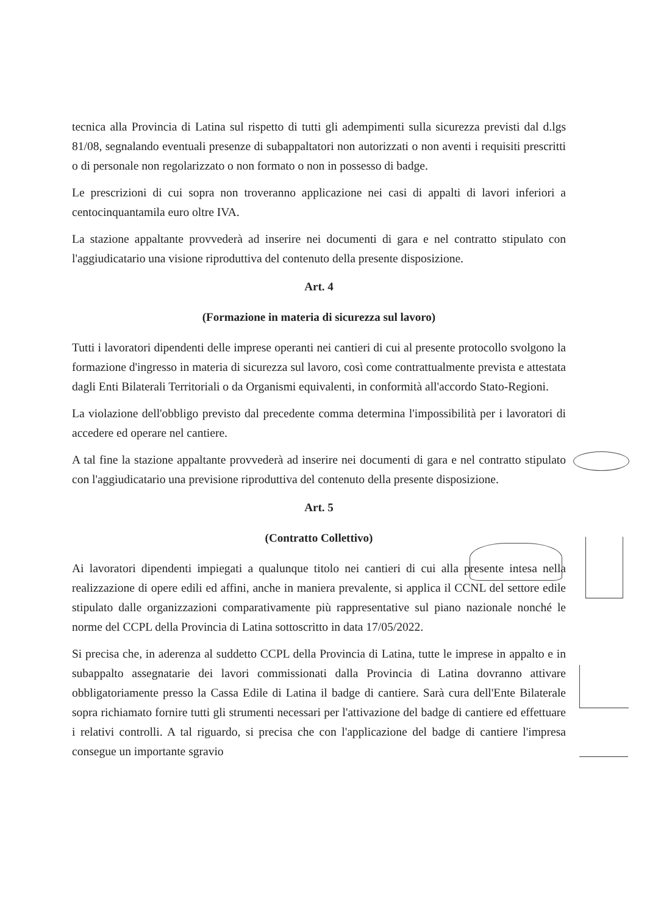tecnica alla Provincia di Latina sul rispetto di tutti gli adempimenti sulla sicurezza previsti dal d.lgs 81/08, segnalando eventuali presenze di subappaltatori non autorizzati o non aventi i requisiti prescritti o di personale non regolarizzato o non formato o non in possesso di badge.
Le prescrizioni di cui sopra non troveranno applicazione nei casi di appalti di lavori inferiori a centocinquantamila euro oltre IVA.
La stazione appaltante provvederà ad inserire nei documenti di gara e nel contratto stipulato con l'aggiudicatario una visione riproduttiva del contenuto della presente disposizione.
Art. 4
(Formazione in materia di sicurezza sul lavoro)
Tutti i lavoratori dipendenti delle imprese operanti nei cantieri di cui al presente protocollo svolgono la formazione d'ingresso in materia di sicurezza sul lavoro, così come contrattualmente prevista e attestata dagli Enti Bilaterali Territoriali o da Organismi equivalenti, in conformità all'accordo Stato-Regioni.
La violazione dell'obbligo previsto dal precedente comma determina l'impossibilità per i lavoratori di accedere ed operare nel cantiere.
A tal fine la stazione appaltante provvederà ad inserire nei documenti di gara e nel contratto stipulato con l'aggiudicatario una previsione riproduttiva del contenuto della presente disposizione.
Art. 5
(Contratto Collettivo)
Ai lavoratori dipendenti impiegati a qualunque titolo nei cantieri di cui alla presente intesa nella realizzazione di opere edili ed affini, anche in maniera prevalente, si applica il CCNL del settore edile stipulato dalle organizzazioni comparativamente più rappresentative sul piano nazionale nonché le norme del CCPL della Provincia di Latina sottoscritto in data 17/05/2022.
Si precisa che, in aderenza al suddetto CCPL della Provincia di Latina, tutte le imprese in appalto e in subappalto assegnatarie dei lavori commissionati dalla Provincia di Latina dovranno attivare obbligatoriamente presso la Cassa Edile di Latina il badge di cantiere. Sarà cura dell'Ente Bilaterale sopra richiamato fornire tutti gli strumenti necessari per l'attivazione del badge di cantiere ed effettuare i relativi controlli. A tal riguardo, si precisa che con l'applicazione del badge di cantiere l'impresa consegue un importante sgravio